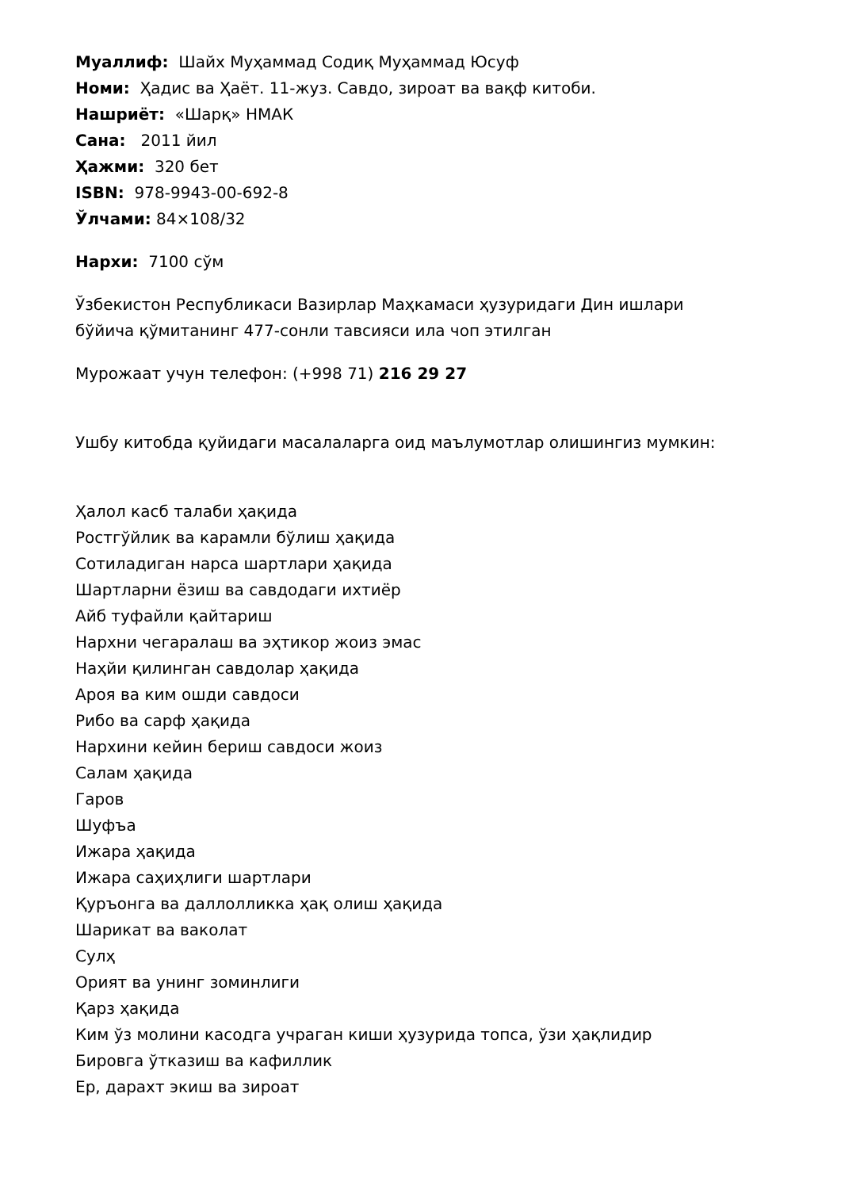Муаллиф: Шайх Муҳаммад Содиқ Муҳаммад Юсуф
Номи: Ҳадис ва Ҳаёт. 11-жуз. Савдо, зироат ва вақф китоби.
Нашриёт: «Шарқ» НМАК
Сана: 2011 йил
Ҳажми: 320 бет
ISBN: 978-9943-00-692-8
Ўлчами: 84×108/32
Нархи: 7100 сўм
Ўзбекистон Республикаси Вазирлар Маҳкамаси ҳузуридаги Дин ишлари
бўйича қўмитанинг 477-сонли тавсияси ила чоп этилган
Мурожаат учун телефон: (+998 71) 216 29 27
Ушбу китобда қуйидаги масалаларга оид маълумотлар олишингиз мумкин:
Ҳалол касб талаби ҳақида
Ростгўйлик ва карамли бўлиш ҳақида
Сотиладиган нарса шартлари ҳақида
Шартларни ёзиш ва савдодаги ихтиёр
Айб туфайли қайтариш
Нархни чегаралаш ва эҳтикор жоиз эмас
Наҳйи қилинган савдолар ҳақида
Ароя ва ким ошди савдоси
Рибо ва сарф ҳақида
Нархини кейин бериш савдоси жоиз
Салам ҳақида
Гаров
Шуфъа
Ижара ҳақида
Ижара саҳиҳлиги шартлари
Қуръонга ва даллолликка ҳақ олиш ҳақида
Шарикат ва ваколат
Сулҳ
Орият ва унинг зоминлиги
Қарз ҳақида
Ким ўз молини касодга учраган киши ҳузурида топса, ўзи ҳақлидир
Бировга ўтказиш ва кафиллик
Ер, дарахт экиш ва зироат